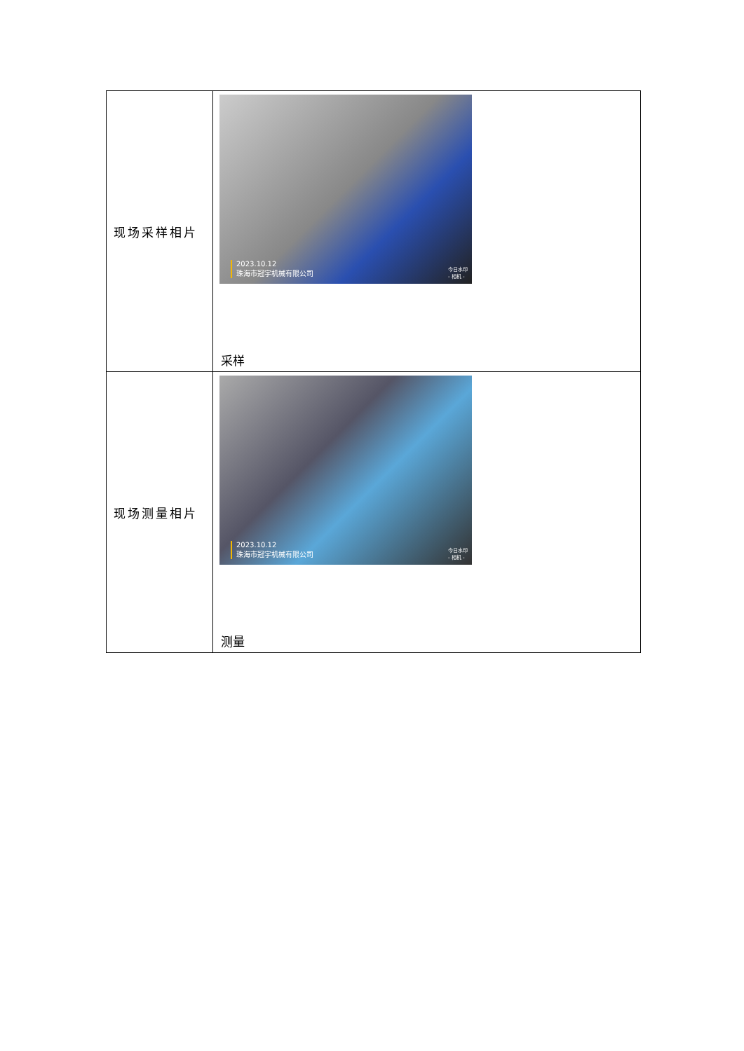| 现场采样相片 | 2023.10.12 珠海市冠宇机械有限公司 今日水印 - 相机 - 采样 |
| 现场测量相片 | 2023.10.12 珠海市冠宇机械有限公司 今日水印 - 相机 - 测量 |